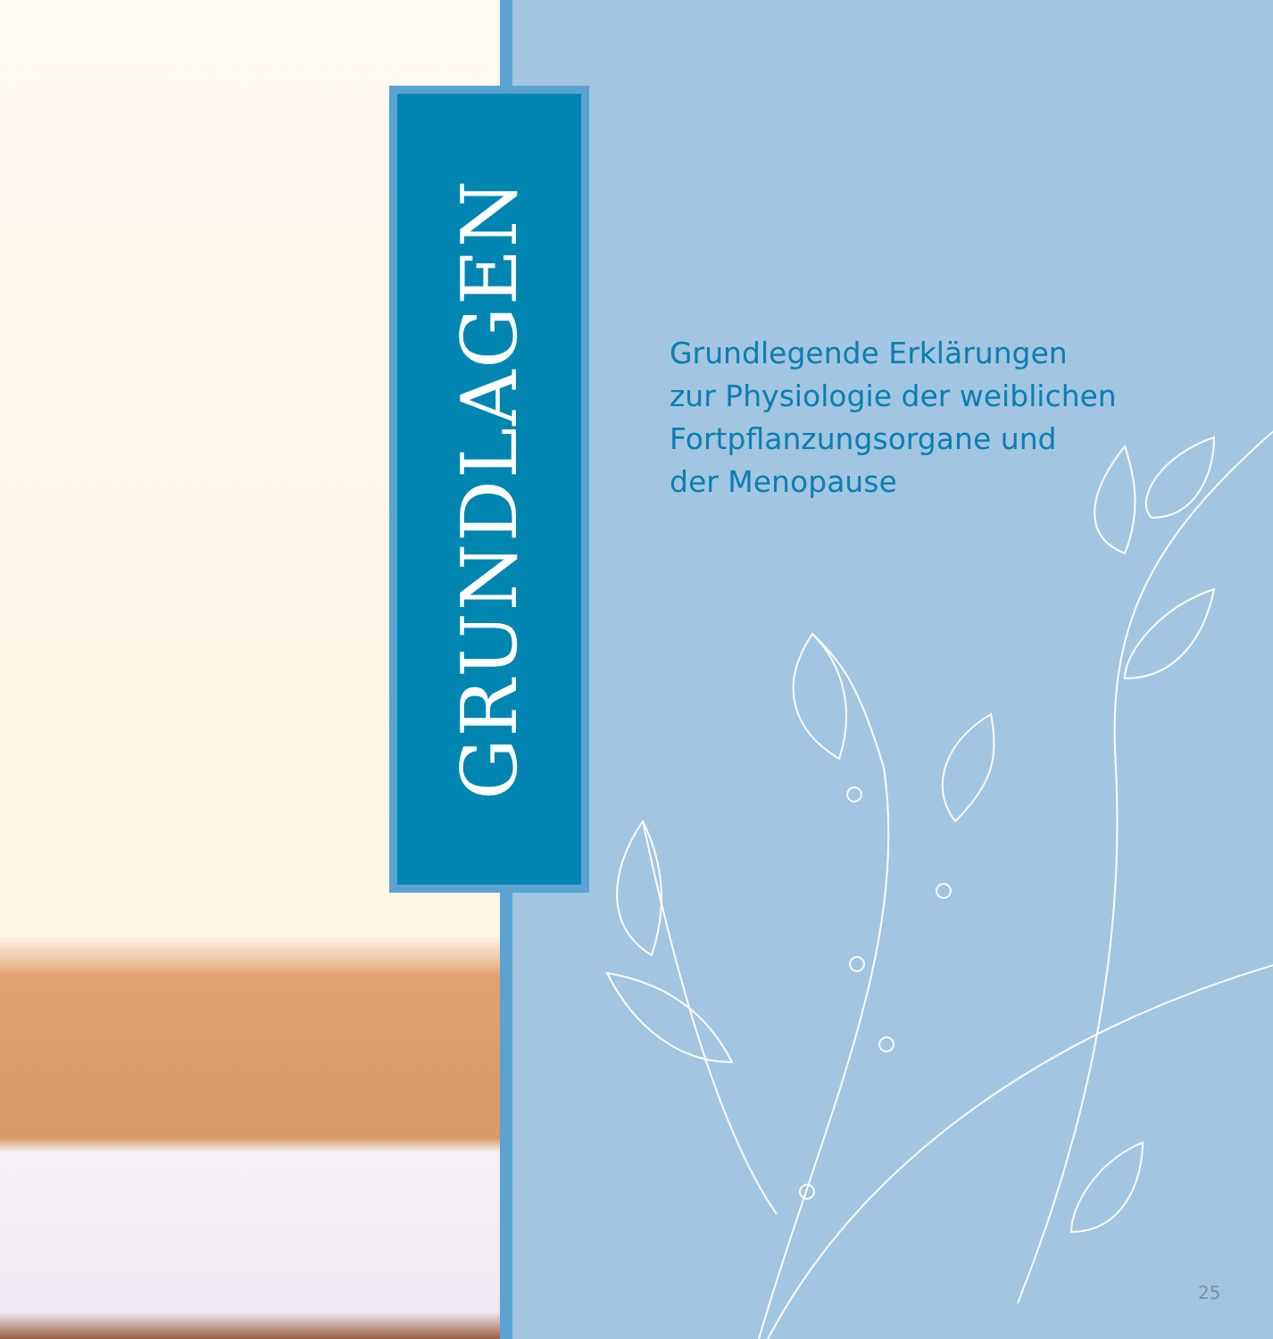GRUNDLAGEN
Grundlegende Erklärungen
zur Physiologie der weiblichen
Fortpflanzungsorgane und
der Menopause
25